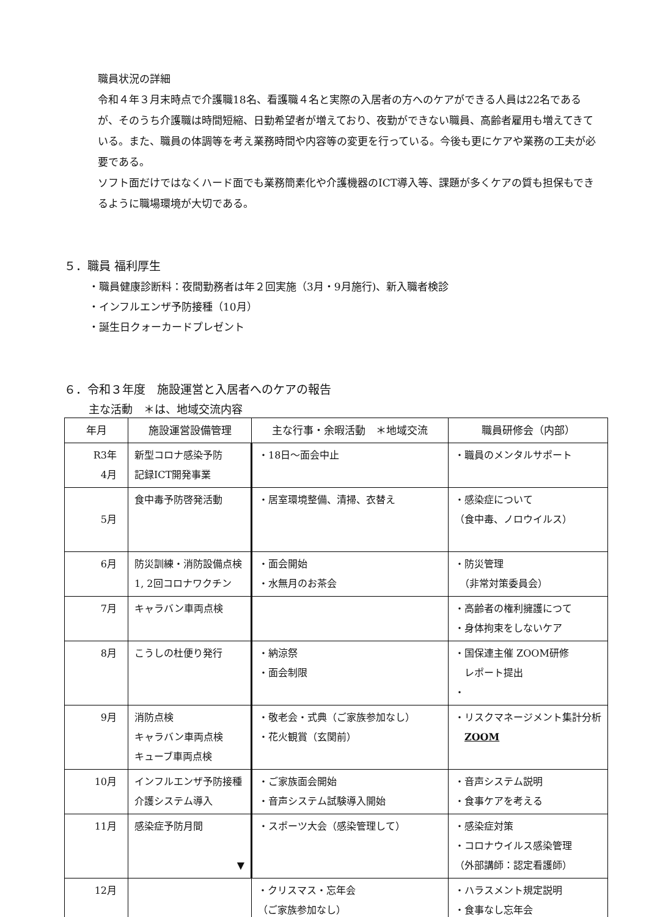職員状況の詳細
令和４年３月末時点で介護職18名、看護職４名と実際の入居者の方へのケアができる人員は22名であるが、そのうち介護職は時間短縮、日勤希望者が増えており、夜勤ができない職員、高齢者雇用も増えてきている。また、職員の体調等を考え業務時間や内容等の変更を行っている。今後も更にケアや業務の工夫が必要である。
ソフト面だけではなくハード面でも業務簡素化や介護機器のICT導入等、課題が多くケアの質も担保もできるように職場環境が大切である。
５．職員 福利厚生
・職員健康診断料：夜間勤務者は年２回実施（3月・9月施行)、新入職者検診
・インフルエンザ予防接種（10月）
・誕生日クォーカードプレゼント
６．令和３年度　施設運営と入居者へのケアの報告
主な活動　＊は、地域交流内容
| 年月 | 施設運営設備管理 | 主な行事・余暇活動 ＊地域交流 | 職員研修会（内部） |
| --- | --- | --- | --- |
| R3年 4月 | 新型コロナ感染予防 記録ICT開発事業 | ・18日～面会中止 | ・職員のメンタルサポート |
| 5月 | 食中毒予防啓発活動 | ・居室環境整備、清掃、衣替え | ・感染症について （食中毒、ノロウイルス） |
| 6月 | 防災訓練・消防設備点検 1, 2回コロナワクチン | ・面会開始 ・水無月のお茶会 | ・防災管理 （非常対策委員会） |
| 7月 | キャラバン車両点検 | | ・高齢者の権利擁護につて ・身体拘束をしないケア |
| 8月 | こうしの杜便り発行 | ・納涼祭 ・面会制限 | ・国保連主催 ZOOM研修 レポート提出 ・ |
| 9月 | 消防点検 キャラバン車両点検 キューブ車両点検 | ・敬老会・式典（ご家族参加なし） ・花火観賞（玄関前） | ・リスクマネージメント集計分析 ZOOM |
| 10月 | インフルエンザ予防接種 介護システム導入 | ・ご家族面会開始 ・音声システム試験導入開始 | ・音声システム説明 ・食事ケアを考える |
| 11月 | 感染症予防月間 ▼ | ・スポーツ大会（感染管理して） | ・感染症対策 ・コロナウイルス感染管理 （外部講師：認定看護師） |
| 12月 | | ・クリスマス・忘年会 （ご家族参加なし） | ・ハラスメント規定説明 ・食事なし忘年会 |